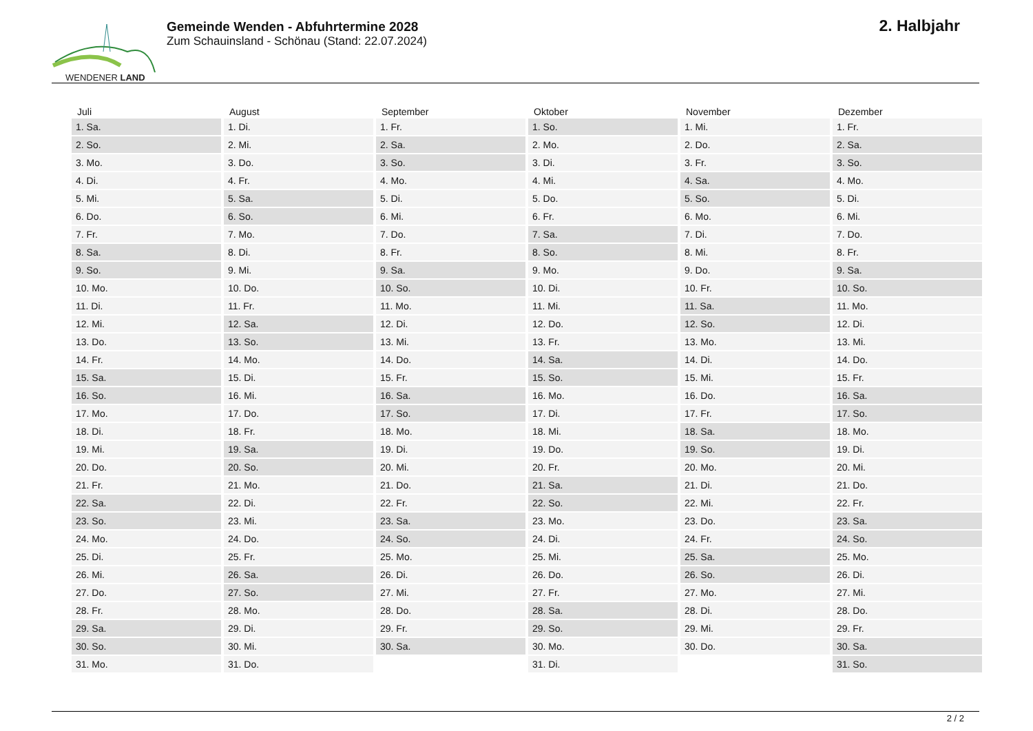WENDENER LAND
Gemeinde Wenden - Abfuhrtermine 2028
Zum Schauinsland - Schönau (Stand: 22.07.2024)
2. Halbjahr
| Juli | August | September | Oktober | November | Dezember |
| --- | --- | --- | --- | --- | --- |
| 1. Sa. | 1. Di. | 1. Fr. | 1. So. | 1. Mi. | 1. Fr. |
| 2. So. | 2. Mi. | 2. Sa. | 2. Mo. | 2. Do. | 2. Sa. |
| 3. Mo. | 3. Do. | 3. So. | 3. Di. | 3. Fr. | 3. So. |
| 4. Di. | 4. Fr. | 4. Mo. | 4. Mi. | 4. Sa. | 4. Mo. |
| 5. Mi. | 5. Sa. | 5. Di. | 5. Do. | 5. So. | 5. Di. |
| 6. Do. | 6. So. | 6. Mi. | 6. Fr. | 6. Mo. | 6. Mi. |
| 7. Fr. | 7. Mo. | 7. Do. | 7. Sa. | 7. Di. | 7. Do. |
| 8. Sa. | 8. Di. | 8. Fr. | 8. So. | 8. Mi. | 8. Fr. |
| 9. So. | 9. Mi. | 9. Sa. | 9. Mo. | 9. Do. | 9. Sa. |
| 10. Mo. | 10. Do. | 10. So. | 10. Di. | 10. Fr. | 10. So. |
| 11. Di. | 11. Fr. | 11. Mo. | 11. Mi. | 11. Sa. | 11. Mo. |
| 12. Mi. | 12. Sa. | 12. Di. | 12. Do. | 12. So. | 12. Di. |
| 13. Do. | 13. So. | 13. Mi. | 13. Fr. | 13. Mo. | 13. Mi. |
| 14. Fr. | 14. Mo. | 14. Do. | 14. Sa. | 14. Di. | 14. Do. |
| 15. Sa. | 15. Di. | 15. Fr. | 15. So. | 15. Mi. | 15. Fr. |
| 16. So. | 16. Mi. | 16. Sa. | 16. Mo. | 16. Do. | 16. Sa. |
| 17. Mo. | 17. Do. | 17. So. | 17. Di. | 17. Fr. | 17. So. |
| 18. Di. | 18. Fr. | 18. Mo. | 18. Mi. | 18. Sa. | 18. Mo. |
| 19. Mi. | 19. Sa. | 19. Di. | 19. Do. | 19. So. | 19. Di. |
| 20. Do. | 20. So. | 20. Mi. | 20. Fr. | 20. Mo. | 20. Mi. |
| 21. Fr. | 21. Mo. | 21. Do. | 21. Sa. | 21. Di. | 21. Do. |
| 22. Sa. | 22. Di. | 22. Fr. | 22. So. | 22. Mi. | 22. Fr. |
| 23. So. | 23. Mi. | 23. Sa. | 23. Mo. | 23. Do. | 23. Sa. |
| 24. Mo. | 24. Do. | 24. So. | 24. Di. | 24. Fr. | 24. So. |
| 25. Di. | 25. Fr. | 25. Mo. | 25. Mi. | 25. Sa. | 25. Mo. |
| 26. Mi. | 26. Sa. | 26. Di. | 26. Do. | 26. So. | 26. Di. |
| 27. Do. | 27. So. | 27. Mi. | 27. Fr. | 27. Mo. | 27. Mi. |
| 28. Fr. | 28. Mo. | 28. Do. | 28. Sa. | 28. Di. | 28. Do. |
| 29. Sa. | 29. Di. | 29. Fr. | 29. So. | 29. Mi. | 29. Fr. |
| 30. So. | 30. Mi. | 30. Sa. | 30. Mo. | 30. Do. | 30. Sa. |
| 31. Mo. | 31. Do. | | 31. Di. | | 31. So. |
2 / 2